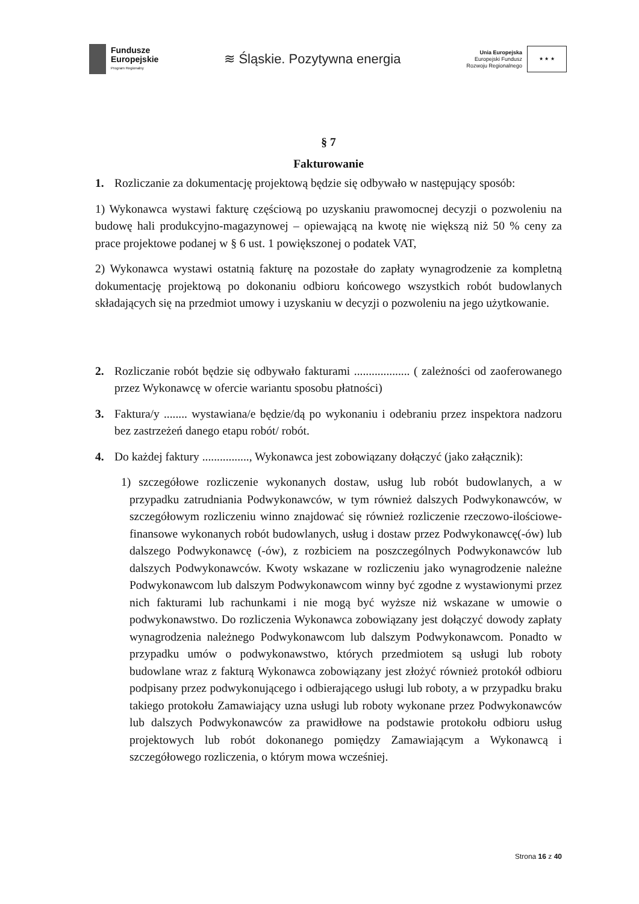Fundusze
Europejskie
Program Regionalny
≋ Śląskie. Pozytywna energia
Unia Europejska
Europejski Fundusz
Rozwoju Regionalnego
★ ★ ★
§ 7
Fakturowanie
1. Rozliczanie za dokumentację projektową będzie się odbywało w następujący sposób:
1) Wykonawca wystawi fakturę częściową po uzyskaniu prawomocnej decyzji o pozwoleniu na budowę hali produkcyjno-magazynowej – opiewającą na kwotę nie większą niż 50 % ceny za prace projektowe podanej w § 6 ust. 1 powiększonej o podatek VAT,
2) Wykonawca wystawi ostatnią fakturę na pozostałe do zapłaty wynagrodzenie za kompletną dokumentację projektową po dokonaniu odbioru końcowego wszystkich robót budowlanych składających się na przedmiot umowy i uzyskaniu w decyzji o pozwoleniu na jego użytkowanie.
2. Rozliczanie robót będzie się odbywało fakturami ................... ( zależności od zaoferowanego przez Wykonawcę w ofercie wariantu sposobu płatności)
3. Faktura/y ........ wystawiana/e będzie/dą po wykonaniu i odebraniu przez inspektora nadzoru bez zastrzeżeń danego etapu robót/ robót.
4. Do każdej faktury ................, Wykonawca jest zobowiązany dołączyć (jako załącznik):
1) szczegółowe rozliczenie wykonanych dostaw, usług lub robót budowlanych, a w przypadku zatrudniania Podwykonawców, w tym również dalszych Podwykonawców, w szczegółowym rozliczeniu winno znajdować się również rozliczenie rzeczowo-ilościowe-finansowe wykonanych robót budowlanych, usług i dostaw przez Podwykonawcę(-ów) lub dalszego Podwykonawcę (-ów), z rozbiciem na poszczególnych Podwykonawców lub dalszych Podwykonawców. Kwoty wskazane w rozliczeniu jako wynagrodzenie należne Podwykonawcom lub dalszym Podwykonawcom winny być zgodne z wystawionymi przez nich fakturami lub rachunkami i nie mogą być wyższe niż wskazane w umowie o podwykonawstwo. Do rozliczenia Wykonawca zobowiązany jest dołączyć dowody zapłaty wynagrodzenia należnego Podwykonawcom lub dalszym Podwykonawcom. Ponadto w przypadku umów o podwykonawstwo, których przedmiotem są usługi lub roboty budowlane wraz z fakturą Wykonawca zobowiązany jest złożyć również protokół odbioru podpisany przez podwykonującego i odbierającego usługi lub roboty, a w przypadku braku takiego protokołu Zamawiający uzna usługi lub roboty wykonane przez Podwykonawców lub dalszych Podwykonawców za prawidłowe na podstawie protokołu odbioru usług projektowych lub robót dokonanego pomiędzy Zamawiającym a Wykonawcą i szczegółowego rozliczenia, o którym mowa wcześniej.
Strona 16 z 40